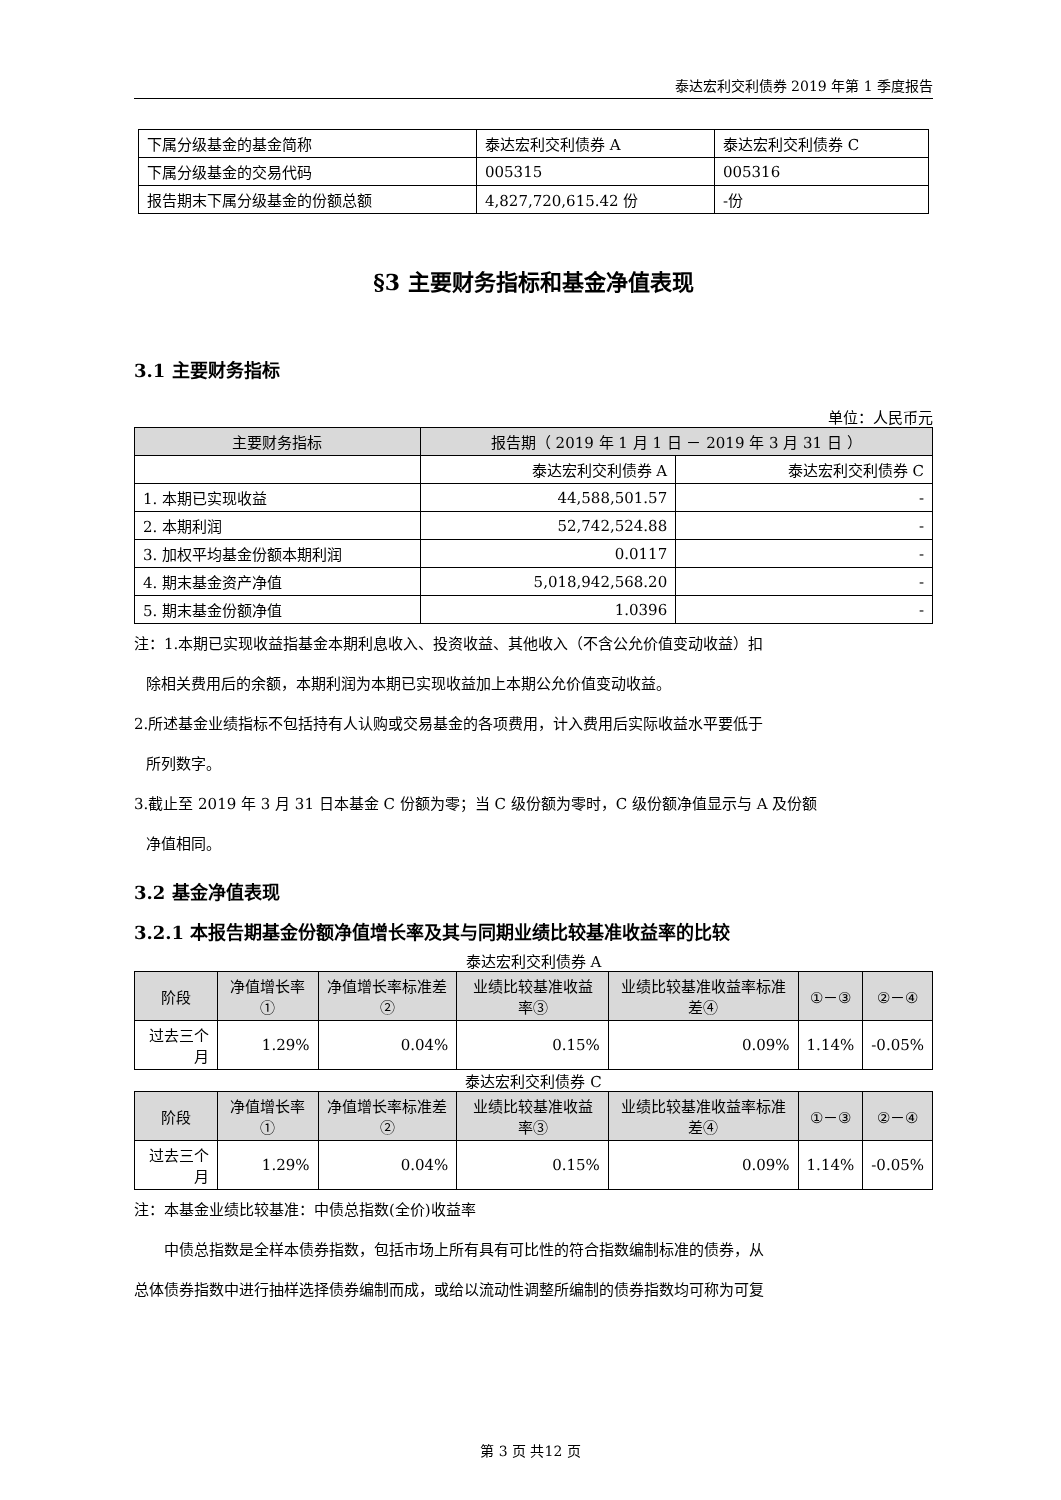泰达宏利交利债券 2019 年第 1 季度报告
| 下属分级基金的基金简称 | 泰达宏利交利债券 A | 泰达宏利交利债券 C |
| 下属分级基金的交易代码 | 005315 | 005316 |
| 报告期末下属分级基金的份额总额 | 4,827,720,615.42 份 | -份 |
§3 主要财务指标和基金净值表现
3.1 主要财务指标
单位：人民币元
| 主要财务指标 | 报告期（ 2019 年 1 月 1 日 － 2019 年 3 月 31 日 ） | |
| --- | --- | --- |
| | 泰达宏利交利债券 A | 泰达宏利交利债券 C |
| 1. 本期已实现收益 | 44,588,501.57 | - |
| 2. 本期利润 | 52,742,524.88 | - |
| 3. 加权平均基金份额本期利润 | 0.0117 | - |
| 4. 期末基金资产净值 | 5,018,942,568.20 | - |
| 5. 期末基金份额净值 | 1.0396 | - |
注：1.本期已实现收益指基金本期利息收入、投资收益、其他收入（不含公允价值变动收益）扣
除相关费用后的余额，本期利润为本期已实现收益加上本期公允价值变动收益。
2.所述基金业绩指标不包括持有人认购或交易基金的各项费用，计入费用后实际收益水平要低于
所列数字。
3.截止至 2019 年 3 月 31 日本基金 C 份额为零；当 C 级份额为零时，C 级份额净值显示与 A 及份额
净值相同。
3.2 基金净值表现
3.2.1 本报告期基金份额净值增长率及其与同期业绩比较基准收益率的比较
泰达宏利交利债券 A
| 阶段 | 净值增长率① | 净值增长率标准差② | 业绩比较基准收益率③ | 业绩比较基准收益率标准差④ | ①－③ | ②－④ |
| --- | --- | --- | --- | --- | --- | --- |
| 过去三个月 | 1.29% | 0.04% | 0.15% | 0.09% | 1.14% | -0.05% |
泰达宏利交利债券 C
| 阶段 | 净值增长率① | 净值增长率标准差② | 业绩比较基准收益率③ | 业绩比较基准收益率标准差④ | ①－③ | ②－④ |
| --- | --- | --- | --- | --- | --- | --- |
| 过去三个月 | 1.29% | 0.04% | 0.15% | 0.09% | 1.14% | -0.05% |
注：本基金业绩比较基准：中债总指数(全价)收益率
中债总指数是全样本债券指数，包括市场上所有具有可比性的符合指数编制标准的债券，从
总体债券指数中进行抽样选择债券编制而成，或给以流动性调整所编制的债券指数均可称为可复
第 3 页 共12 页